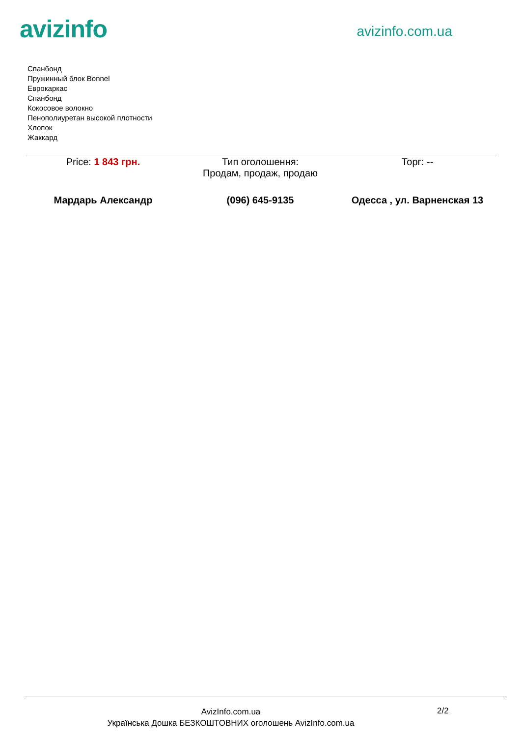avizinfo
avizinfo.com.ua
Спанбонд
Пружинный блок Bonnel
Еврокаркас
Спанбонд
Кокосовое волокно
Пенополиуретан высокой плотности
Хлопок
Жаккард
| Price: 1 843 грн. | Тип оголошення: Продам, продаж, продаю | Торг: -- |
| Мардарь Александр | (096) 645-9135 | Одесса , ул. Варненская 13 |
AvizInfo.com.ua
Українська Дошка БЕЗКОШТОВНИХ оголошень AvizInfo.com.ua
2/2